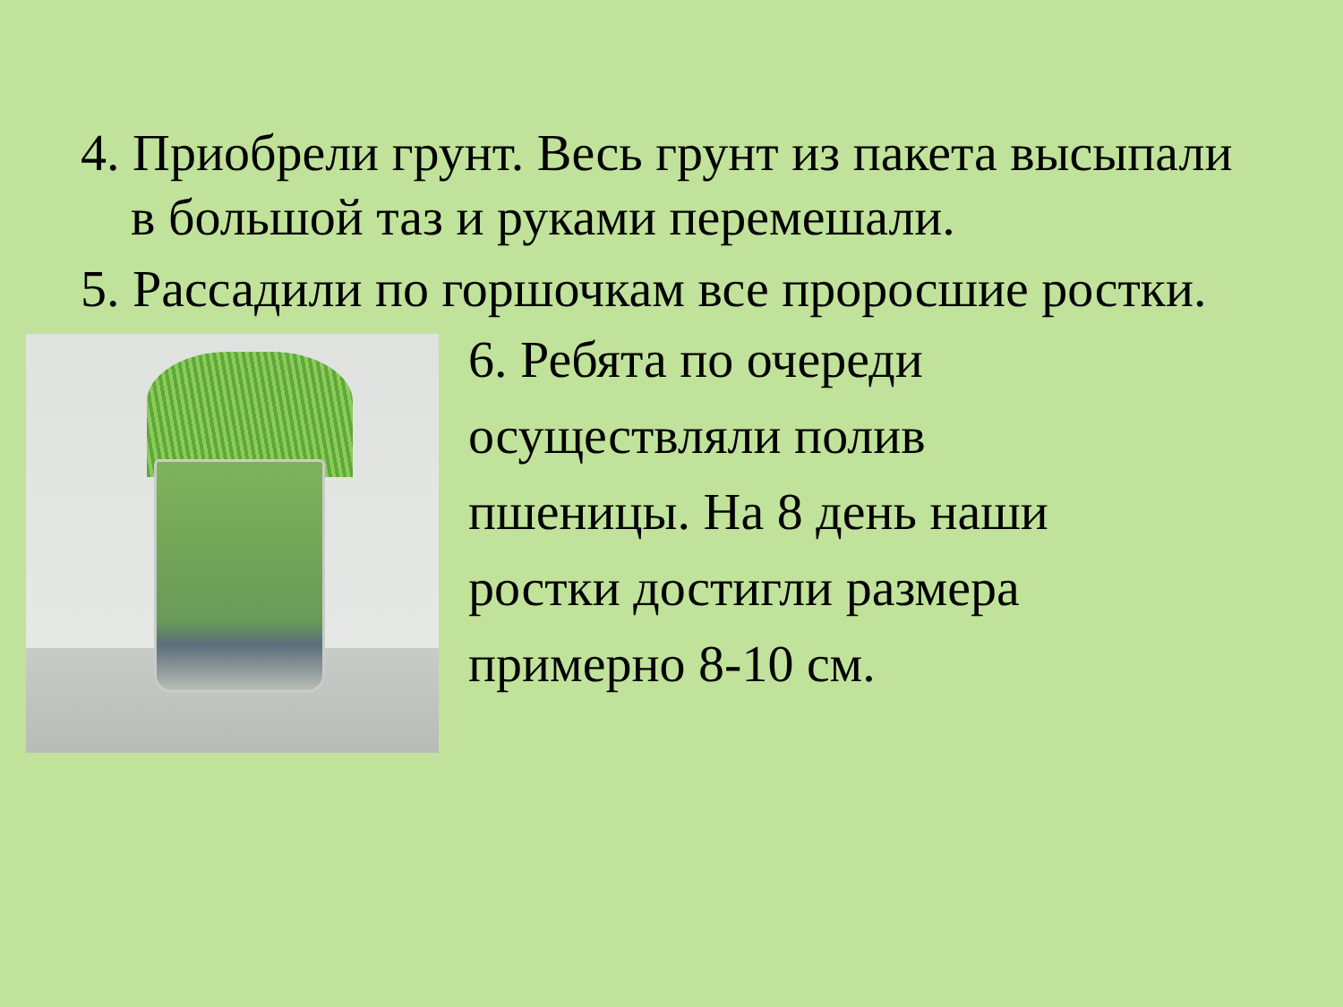4. Приобрели грунт. Весь грунт из пакета высыпали в большой таз и руками перемешали.
5. Рассадили по горшочкам все проросшие ростки.
6. Ребята по очереди
осуществляли полив
пшеницы. На 8 день наши
ростки достигли размера
примерно 8-10 см.